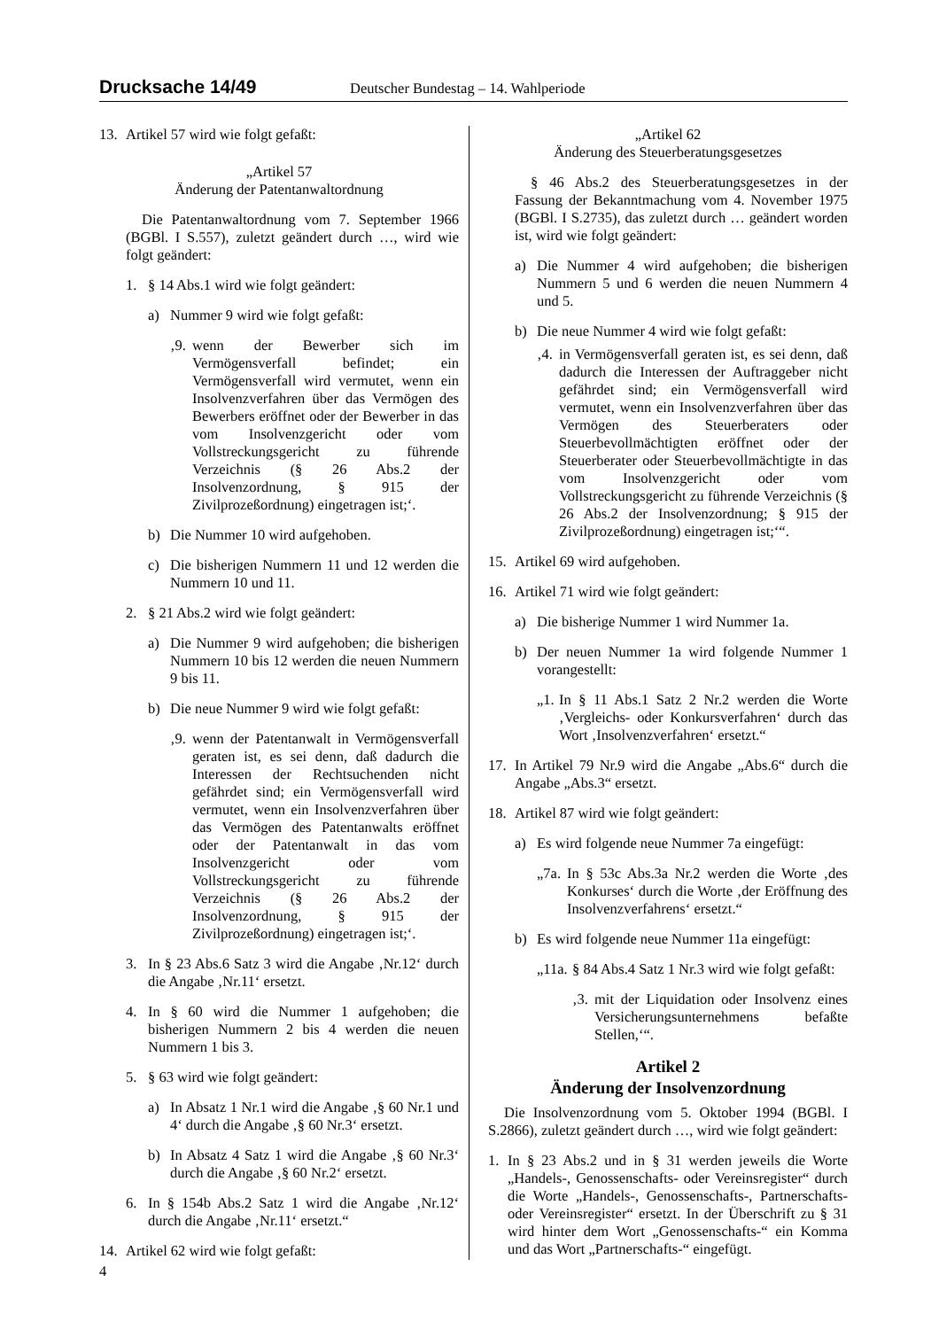Drucksache 14/49 Deutscher Bundestag – 14. Wahlperiode
13. Artikel 57 wird wie folgt gefaßt:
„Artikel 57
Änderung der Patentanwaltordnung
Die Patentanwaltordnung vom 7. September 1966 (BGBl. I S.557), zuletzt geändert durch …, wird wie folgt geändert:
1. § 14 Abs.1 wird wie folgt geändert:
a) Nummer 9 wird wie folgt gefaßt:
‚9.
wenn der Bewerber sich im Vermögensverfall befindet; ein Vermögensverfall wird vermutet, wenn ein Insolvenzverfahren über das Vermögen des Bewerbers eröffnet oder der Bewerber in das vom Insolvenzgericht oder vom Vollstreckungsgericht zu führende Verzeichnis (§ 26 Abs.2 der Insolvenzordnung, § 915 der Zivilprozeßordnung) eingetragen ist;‘.
b) Die Nummer 10 wird aufgehoben.
c) Die bisherigen Nummern 11 und 12 werden die Nummern 10 und 11.
2. § 21 Abs.2 wird wie folgt geändert:
a) Die Nummer 9 wird aufgehoben; die bisherigen Nummern 10 bis 12 werden die neuen Nummern 9 bis 11.
b) Die neue Nummer 9 wird wie folgt gefaßt:
‚9.
wenn der Patentanwalt in Vermögensverfall geraten ist, es sei denn, daß dadurch die Interessen der Rechtsuchenden nicht gefährdet sind; ein Vermögensverfall wird vermutet, wenn ein Insolvenzverfahren über das Vermögen des Patentanwalts eröffnet oder der Patentanwalt in das vom Insolvenzgericht oder vom Vollstreckungsgericht zu führende Verzeichnis (§ 26 Abs.2 der Insolvenzordnung, § 915 der Zivilprozeßordnung) eingetragen ist;‘.
3. In § 23 Abs.6 Satz 3 wird die Angabe ‚Nr.12‘ durch die Angabe ‚Nr.11‘ ersetzt.
4. In § 60 wird die Nummer 1 aufgehoben; die bisherigen Nummern 2 bis 4 werden die neuen Nummern 1 bis 3.
5. § 63 wird wie folgt geändert:
a) In Absatz 1 Nr.1 wird die Angabe ‚§ 60 Nr.1 und 4‘ durch die Angabe ‚§ 60 Nr.3‘ ersetzt.
b) In Absatz 4 Satz 1 wird die Angabe ‚§ 60 Nr.3‘ durch die Angabe ‚§ 60 Nr.2‘ ersetzt.
6. In § 154b Abs.2 Satz 1 wird die Angabe ‚Nr.12‘ durch die Angabe ‚Nr.11‘ ersetzt.“
14. Artikel 62 wird wie folgt gefaßt:
„Artikel 62
Änderung des Steuerberatungsgesetzes
§ 46 Abs.2 des Steuerberatungsgesetzes in der Fassung der Bekanntmachung vom 4. November 1975 (BGBl. I S.2735), das zuletzt durch … geändert worden ist, wird wie folgt geändert:
a) Die Nummer 4 wird aufgehoben; die bisherigen Nummern 5 und 6 werden die neuen Nummern 4 und 5.
b) Die neue Nummer 4 wird wie folgt gefaßt:
‚4.
in Vermögensverfall geraten ist, es sei denn, daß dadurch die Interessen der Auftraggeber nicht gefährdet sind; ein Vermögensverfall wird vermutet, wenn ein Insolvenzverfahren über das Vermögen des Steuerberaters oder Steuerbevollmächtigten eröffnet oder der Steuerberater oder Steuerbevollmächtigte in das vom Insolvenzgericht oder vom Vollstreckungsgericht zu führende Verzeichnis (§ 26 Abs.2 der Insolvenzordnung; § 915 der Zivilprozeßordnung) eingetragen ist;‘“.
15. Artikel 69 wird aufgehoben.
16. Artikel 71 wird wie folgt geändert:
a) Die bisherige Nummer 1 wird Nummer 1a.
b) Der neuen Nummer 1a wird folgende Nummer 1 vorangestellt:
„1.
In § 11 Abs.1 Satz 2 Nr.2 werden die Worte ‚Vergleichs- oder Konkursverfahren‘ durch das Wort ‚Insolvenzverfahren‘ ersetzt.“
17. In Artikel 79 Nr.9 wird die Angabe „Abs.6“ durch die Angabe „Abs.3“ ersetzt.
18. Artikel 87 wird wie folgt geändert:
a) Es wird folgende neue Nummer 7a eingefügt:
„7a.
In § 53c Abs.3a Nr.2 werden die Worte ‚des Konkurses‘ durch die Worte ‚der Eröffnung des Insolvenzverfahrens‘ ersetzt.“
b) Es wird folgende neue Nummer 11a eingefügt:
„11a.
§ 84 Abs.4 Satz 1 Nr.3 wird wie folgt gefaßt:
‚3.
mit der Liquidation oder Insolvenz eines Versicherungsunternehmens befaßte Stellen,‘“.
Artikel 2
Änderung der Insolvenzordnung
Die Insolvenzordnung vom 5. Oktober 1994 (BGBl. I S.2866), zuletzt geändert durch …, wird wie folgt geändert:
1. In § 23 Abs.2 und in § 31 werden jeweils die Worte „Handels-, Genossenschafts- oder Vereinsregister“ durch die Worte „Handels-, Genossenschafts-, Partnerschafts- oder Vereinsregister“ ersetzt. In der Überschrift zu § 31 wird hinter dem Wort „Genossenschafts-“ ein Komma und das Wort „Partnerschafts-“ eingefügt.
4